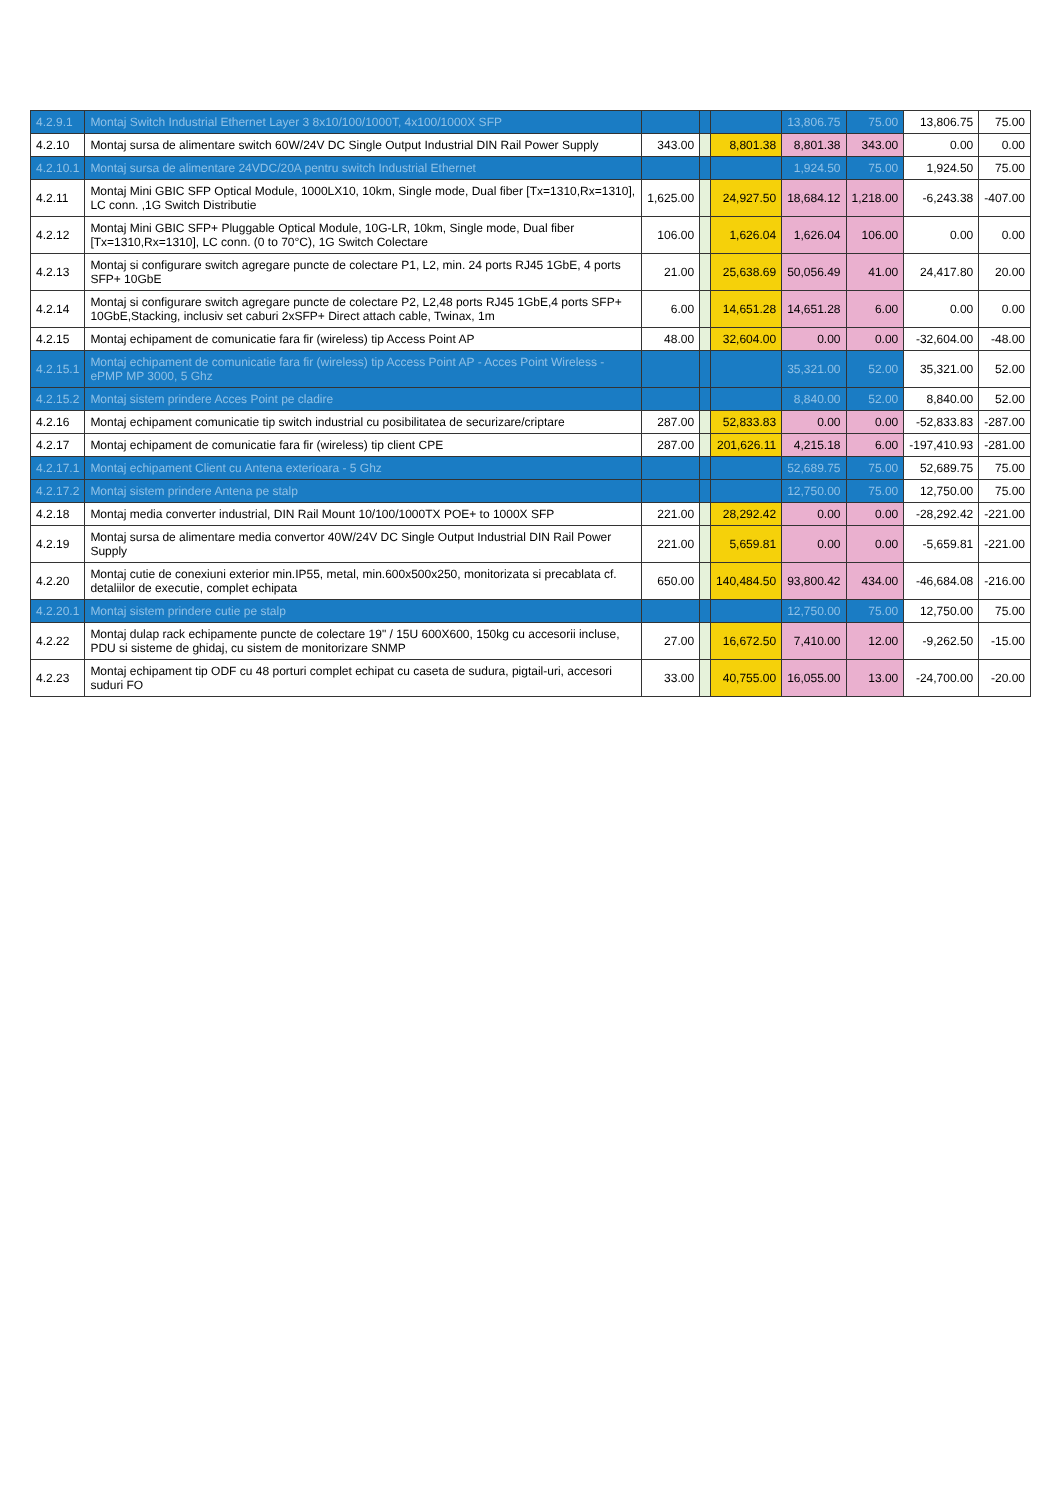| 4.2.9.1 | Montaj Switch Industrial Ethernet Layer 3 8x10/100/1000T, 4x100/1000X SFP | | | | 13,806.75 | 75.00 | 13,806.75 | 75.00 |
| 4.2.10 | Montaj sursa de alimentare switch 60W/24V DC Single Output Industrial DIN Rail Power Supply | 343.00 | | 8,801.38 | 8,801.38 | 343.00 | 0.00 | 0.00 |
| 4.2.10.1 | Montaj sursa de alimentare 24VDC/20A pentru switch Industrial Ethernet | | | | 1,924.50 | 75.00 | 1,924.50 | 75.00 |
| 4.2.11 | Montaj Mini GBIC SFP Optical Module, 1000LX10, 10km, Single mode, Dual fiber [Tx=1310,Rx=1310], LC conn. ,1G Switch Distributie | 1,625.00 | | 24,927.50 | 18,684.12 | 1,218.00 | -6,243.38 | -407.00 |
| 4.2.12 | Montaj Mini GBIC SFP+ Pluggable Optical Module, 10G-LR, 10km, Single mode, Dual fiber [Tx=1310,Rx=1310], LC conn. (0 to 70°C), 1G Switch Colectare | 106.00 | | 1,626.04 | 1,626.04 | 106.00 | 0.00 | 0.00 |
| 4.2.13 | Montaj si configurare switch agregare puncte de colectare P1, L2, min. 24 ports RJ45 1GbE, 4 ports SFP+ 10GbE | 21.00 | | 25,638.69 | 50,056.49 | 41.00 | 24,417.80 | 20.00 |
| 4.2.14 | Montaj si configurare switch agregare puncte de colectare P2, L2,48 ports RJ45 1GbE,4 ports SFP+ 10GbE,Stacking, inclusiv set caburi 2xSFP+ Direct attach cable, Twinax, 1m | 6.00 | | 14,651.28 | 14,651.28 | 6.00 | 0.00 | 0.00 |
| 4.2.15 | Montaj echipament de comunicatie fara fir (wireless) tip Access Point AP | 48.00 | | 32,604.00 | 0.00 | 0.00 | -32,604.00 | -48.00 |
| 4.2.15.1 | Montaj echipament de comunicatie fara fir (wireless) tip Access Point AP - Acces Point Wireless - ePMP MP 3000, 5 Ghz | | | | 35,321.00 | 52.00 | 35,321.00 | 52.00 |
| 4.2.15.2 | Montaj sistem prindere Acces Point pe cladire | | | | 8,840.00 | 52.00 | 8,840.00 | 52.00 |
| 4.2.16 | Montaj echipament comunicatie tip switch industrial cu posibilitatea de securizare/criptare | 287.00 | | 52,833.83 | 0.00 | 0.00 | -52,833.83 | -287.00 |
| 4.2.17 | Montaj echipament de comunicatie fara fir (wireless) tip client CPE | 287.00 | | 201,626.11 | 4,215.18 | 6.00 | -197,410.93 | -281.00 |
| 4.2.17.1 | Montaj echipament Client cu Antena exterioara - 5 Ghz | | | | 52,689.75 | 75.00 | 52,689.75 | 75.00 |
| 4.2.17.2 | Montaj sistem prindere Antena pe stalp | | | | 12,750.00 | 75.00 | 12,750.00 | 75.00 |
| 4.2.18 | Montaj media converter industrial, DIN Rail Mount 10/100/1000TX POE+ to 1000X SFP | 221.00 | | 28,292.42 | 0.00 | 0.00 | -28,292.42 | -221.00 |
| 4.2.19 | Montaj sursa de alimentare media convertor 40W/24V DC Single Output Industrial DIN Rail Power Supply | 221.00 | | 5,659.81 | 0.00 | 0.00 | -5,659.81 | -221.00 |
| 4.2.20 | Montaj cutie de conexiuni exterior min.IP55, metal, min.600x500x250, monitorizata si precablata cf. detaliilor de executie, complet echipata | 650.00 | | 140,484.50 | 93,800.42 | 434.00 | -46,684.08 | -216.00 |
| 4.2.20.1 | Montaj sistem prindere cutie pe stalp | | | | 12,750.00 | 75.00 | 12,750.00 | 75.00 |
| 4.2.22 | Montaj dulap rack echipamente puncte de colectare 19" / 15U 600X600, 150kg cu accesorii incluse, PDU si sisteme de ghidaj, cu sistem de monitorizare SNMP | 27.00 | | 16,672.50 | 7,410.00 | 12.00 | -9,262.50 | -15.00 |
| 4.2.23 | Montaj echipament tip ODF cu 48 porturi complet echipat cu caseta de sudura, pigtail-uri, accesori suduri FO | 33.00 | | 40,755.00 | 16,055.00 | 13.00 | -24,700.00 | -20.00 |